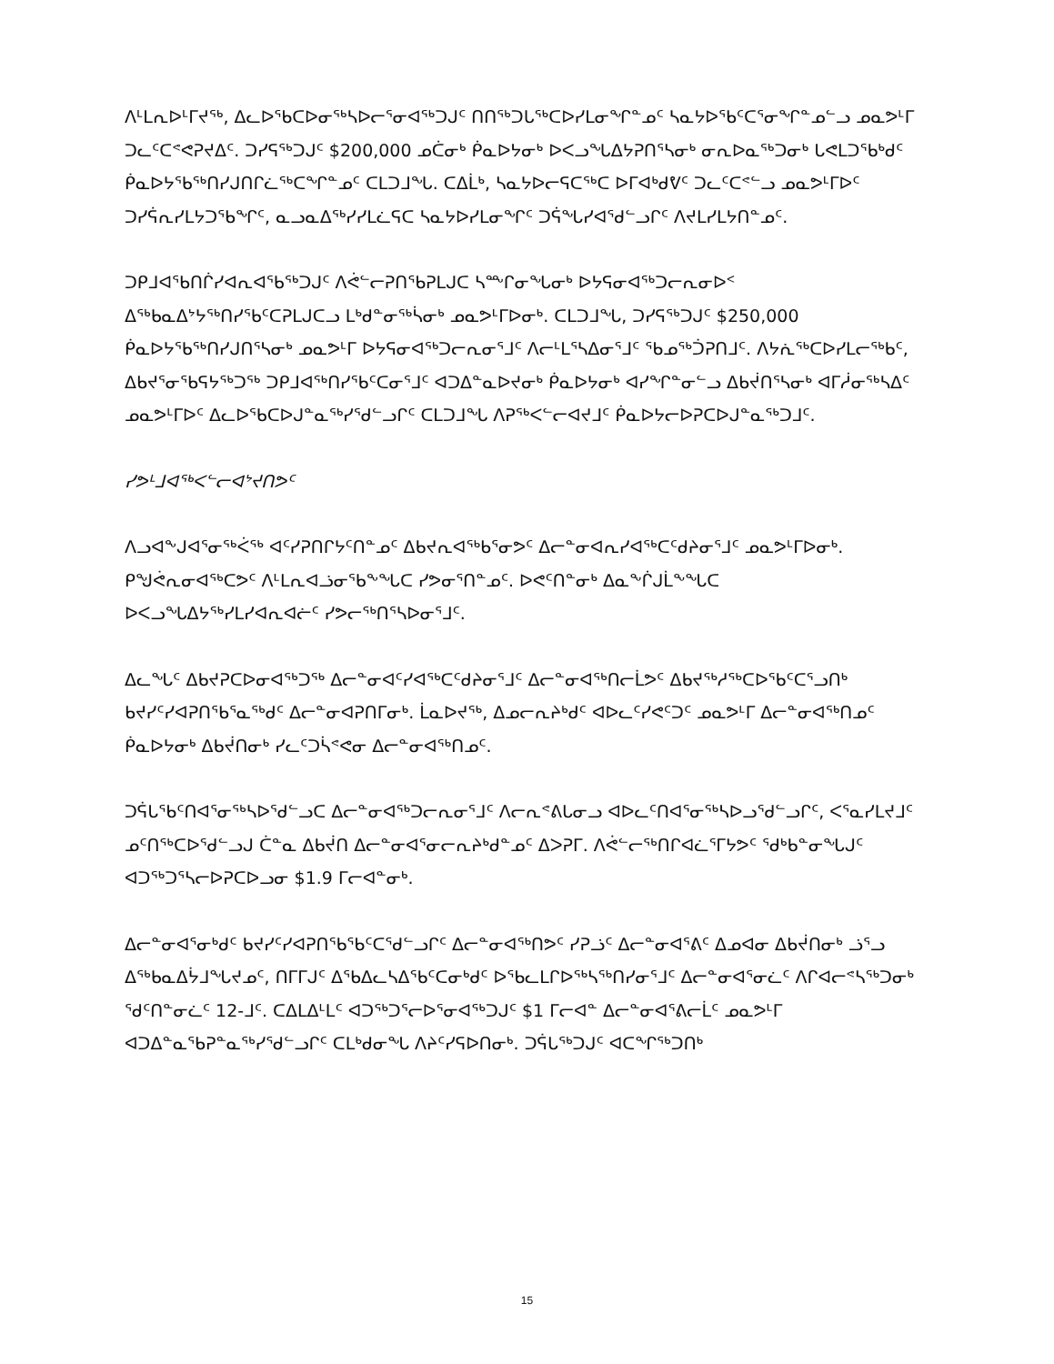ᐱᒻᒪᕆᐅᒻᒥᔪᖅ, ᐃᓚᐅᖃᑕᐅᓂᖅᓴᐅᓕᕐᓂᐊᖅᑐᒍᑦ ᑎᑎᖅᑐᒐᖅᑕᐅᓯᒪᓂᖏᓐᓄᑦ ᓴᓇᔭᐅᖃᑦᑕᕐᓂᖏᓐᓄᓪᓗ ᓄᓇᕗᒻᒥ ᑐᓚᑦᑕᕝᕙᕈᔪᐃᑦ. ᑐᓯᕋᖅᑐᒍᑦ $200,000 ᓄᑖᓂᒃ ᑮᓇᐅᔭᓂᒃ ᐅᐸᓗᖓᐃᔭᕈᑎᕐᓴᓂᒃ ᓂᕆᐅᓇᖅᑐᓂᒃ ᒐᕙᒪᑐᖃᒃᑯᑦ ᑮᓇᐅᔭᖃᖅᑎᓯᒍᑎᒋᓛᖅᑕᖏᓐᓄᑦ ᑕᒪᑐᒧᖓ. ᑕᐃᒫᒃ, ᓴᓇᔭᐅᓕᕋᑕᖅᑕ ᐅᒥᐊᒃᑯᕓᑦ ᑐᓚᑦᑕᕝᓪᓗ ᓄᓇᕗᒻᒥᐅᑦ ᑐᓯᕌᕆᓯᒪᔭᑐᖃᖏᑦ, ᓇᓗᓇᐃᖅᓯᓯᒪᓛᕋᑕ ᓴᓇᔭᐅᓯᒪᓂᖏᑦ ᑐᕌᖓᓯᐊᕐᑯᓪᓗᒋᑦ ᐱᔪᒪᓯᒪᔭᑎᓐᓄᑦ.
ᑐᑭᒧᐊᖃᑎᒌᓯᐊᕆᐊᖃᖅᑐᒍᑦ ᐱᕚᓪᓕᕈᑎᖃᕈᒪᒍᑕ ᓴᖖᒋᓂᖓᓂᒃ ᐅᔭᕋᓂᐊᖅᑐᓕᕆᓂᐅᑉ ᐃᖅᑲᓇᐃᔾᔭᖅᑎᓯᖃᑦᑕᕈᒪᒍᑕᓗ ᒪᒃᑯᓐᓂᖅᓵᓂᒃ ᓄᓇᕗᒻᒥᐅᓂᒃ. ᑕᒪᑐᒧᖓ, ᑐᓯᕋᖅᑐᒍᑦ $250,000 ᑮᓇᐅᔭᖃᖅᑎᓯᒍᑎᕐᓴᓂᒃ ᓄᓇᕗᒻᒥ ᐅᔭᕋᓂᐊᖅᑐᓕᕆᓂᕐᒧᑦ ᐱᓕᒻᒪᕐᓴᐃᓂᕐᒧᑦ ᖃᓄᖅᑑᕈᑎᒧᑦ. ᐱᔭᕇᖅᑕᐅᓯᒪᓕᖅᑲᑦ, ᐃᑲᔪᕐᓂᖃᕋᔭᖅᑐᖅ ᑐᑭᒧᐊᖅᑎᓯᖃᑦᑕᓂᕐᒧᑦ ᐊᑐᐃᓐᓇᐅᔪᓂᒃ ᑮᓇᐅᔭᓂᒃ ᐊᓯᖏᓐᓂᓪᓗ ᐃᑲᔫᑎᕐᓴᓂᒃ ᐊᒥᓲᓂᖅᓴᐃᑦ ᓄᓇᕗᒻᒥᐅᑦ ᐃᓚᐅᖃᑕᐅᒍᓐᓇᖅᓯᕐᑯᓪᓗᒋᑦ ᑕᒪᑐᒧᖓ ᐱᕈᖅᐸᓪᓕᐊᔪᒧᑦ ᑮᓇᐅᔭᓕᐅᕈᑕᐅᒍᓐᓇᖅᑐᒧᑦ.
ᓯᕗᒻᒧᐊᖅᐸᓪᓕᐊᔾᔪᑎᕗᑦ
ᐱᓗᐊᖕᒍᐊᕐᓂᖅᐹᖅ ᐊᑦᓯᕈᑎᒋᔭᑦᑎᓐᓄᑦ ᐃᑲᔪᕆᐊᖅᑲᕐᓂᕗᑦ ᐃᓕᓐᓂᐊᕆᓯᐊᖅᑕᑦᑯᔨᓂᕐᒧᑦ ᓄᓇᕗᒻᒥᐅᓂᒃ. ᑭᖑᕚᕆᓂᐊᖅᑕᕗᑦ ᐱᒻᒪᕆᐊᓘᓂᖃᖕᖓᑕ ᓯᕗᓂᕐᑎᓐᓄᑦ. ᐅᕙᑦᑎᓐᓂᒃ ᐃᓇᖕᒌᒍᒫᖕᖓᑕ ᐅᐸᓗᖓᐃᔭᖅᓯᒪᓯᐊᕆᐊᓖᑦ ᓯᕗᓕᖅᑎᕐᓴᐅᓂᕐᒧᑦ.
ᐃᓚᖓᑦ ᐃᑲᔪᕈᑕᐅᓂᐊᖅᑐᖅ ᐃᓕᓐᓂᐊᑦᓯᐊᖅᑕᑦᑯᔨᓂᕐᒧᑦ ᐃᓕᓐᓂᐊᖅᑎᓕᒫᕗᑦ ᐃᑲᔪᖅᓱᖅᑕᐅᖃᑦᑕᕐᓗᑎᒃ ᑲᔪᓯᑦᓯᐊᕈᑎᖃᕐᓇᖅᑯᑦ ᐃᓕᓐᓂᐊᕈᑎᒥᓂᒃ. ᒫᓇᐅᔪᖅ, ᐃᓄᓕᕆᔨᒃᑯᑦ ᐊᐅᓚᑦᓯᕙᑦᑐᑦ ᓄᓇᕗᒻᒥ ᐃᓕᓐᓂᐊᖅᑎᓄᑦ ᑮᓇᐅᔭᓂᒃ ᐃᑲᔫᑎᓂᒃ ᓯᓚᑦᑐᓵᕝᕙᓂ ᐃᓕᓐᓂᐊᖅᑎᓄᑦ.
ᑐᕌᒐᖃᑦᑎᐊᕐᓂᖅᓴᐅᕐᑯᓪᓗᑕ ᐃᓕᓐᓂᐊᖅᑐᓕᕆᓂᕐᒧᑦ ᐱᓕᕆᕝᕕᒐᓂᓗ ᐊᐅᓚᑦᑎᐊᕐᓂᖅᓴᐅᓗᕐᑯᓪᓗᒋᑦ, ᐸᕐᓇᓯᒪᔪᒧᑦ ᓄᑦᑎᖅᑕᐅᕐᑯᓪᓗᒍ ᑖᓐᓇ ᐃᑲᔫᑎ ᐃᓕᓐᓂᐊᕐᓂᓕᕆᔨᒃᑯᓐᓄᑦ ᐃᐳᕈᒥ. ᐱᕚᓪᓕᖅᑎᒋᐊᓛᕐᒥᔭᕗᑦ ᖁᒃᑲᓐᓂᖓᒍᑦ ᐊᑐᖅᑐᕐᓴᓕᐅᕈᑕᐅᓗᓂ $1.9 ᒥᓕᐊᓐᓂᒃ.
ᐃᓕᓐᓂᐊᕐᓂᒃᑯᑦ ᑲᔪᓯᑦᓯᐊᕈᑎᖃᖃᑦᑕᕐᑯᓪᓗᒋᑦ ᐃᓕᓐᓂᐊᖅᑎᕗᑦ ᓯᕈᓘᑦ ᐃᓕᓐᓂᐊᕐᕕᑦ ᐃᓄᐊᓂ ᐃᑲᔫᑎᓂᒃ ᓘᕐᓗ ᐃᖅᑲᓇᐃᔮᒧᖓᔪᓄᑦ, ᑎᒥᒥᒍᑦ ᐃᖃᐃᓚᓴᐃᖃᑦᑕᓂᒃᑯᑦ ᐅᖃᓚᒪᒋᐅᖅᓴᖅᑎᓯᓂᕐᒧᑦ ᐃᓕᓐᓂᐊᕐᓂᓛᑦ ᐱᒋᐊᓕᕝᓴᖅᑐᓂᒃ ᖁᑦᑎᓐᓂᓛᑦ 12-ᒧᑦ. ᑕᐃᒪᐃᒻᒪᑦ ᐊᑐᖅᑐᕐᓕᐅᕐᓂᐊᖅᑐᒍᑦ $1 ᒥᓕᐊᓐ ᐃᓕᓐᓂᐊᕐᕕᓕᒫᑦ ᓄᓇᕗᒻᒥ ᐊᑐᐃᓐᓇᖃᕈᓐᓇᖅᓯᕐᑯᓪᓗᒋᑦ ᑕᒪᒃᑯᓂᖓ ᐱᔨᑦᓯᕋᐅᑎᓂᒃ. ᑐᕌᒐᖅᑐᒍᑦ ᐊᑕᖏᖅᑐᑎᒃ
15